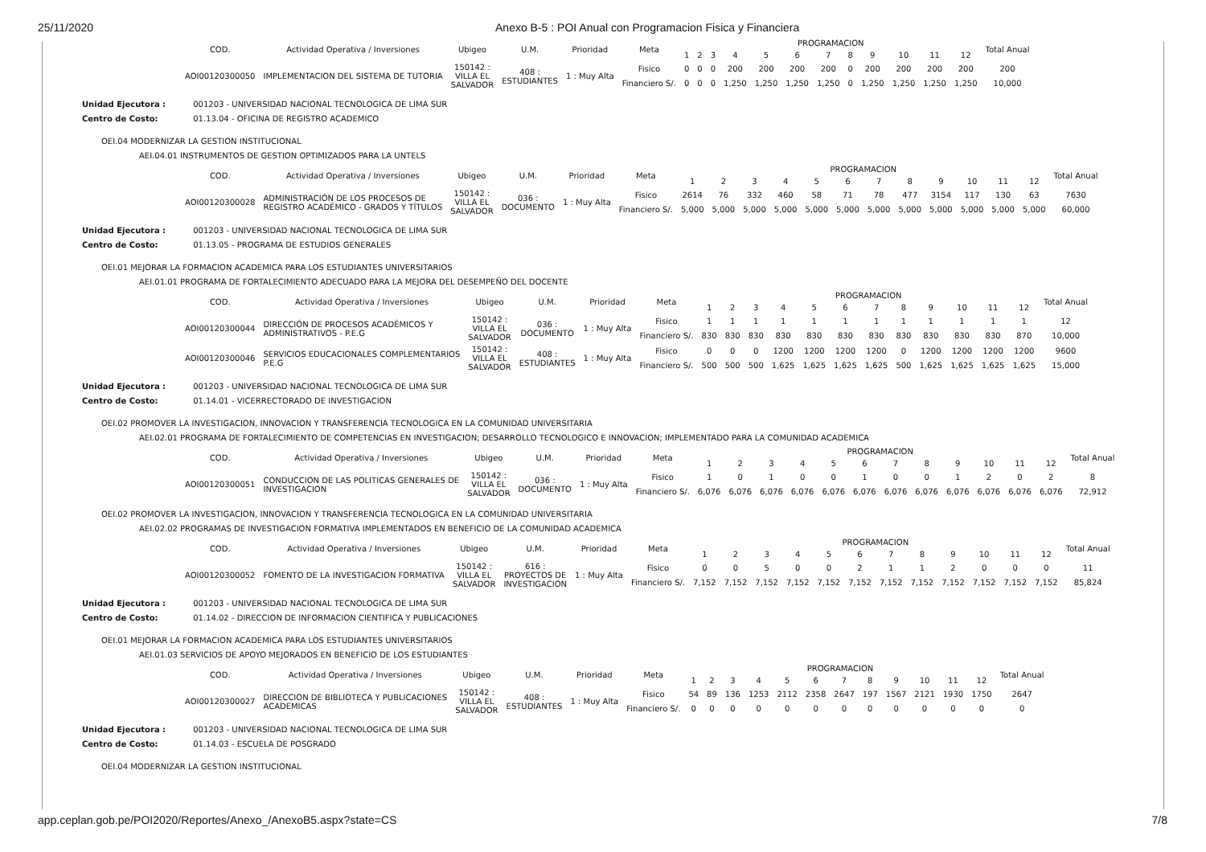25/11/2020 Anexo B-5 : POI Anual con Programacion Fisica y Financiera
| COD. | Actividad Operativa / Inversiones | Ubigeo | U.M. | Prioridad | Meta | PROGRAMACION | | | | | | | | | | | | Total Anual |
| --- | --- | --- | --- | --- | --- | --- | --- | --- | --- | --- | --- | --- | --- | --- | --- | --- | --- | --- |
| | | | | | | 1 | 2 | 3 | 4 | 5 | 6 | 7 | 8 | 9 | 10 | 11 | 12 | |
| AOI00120300050 | IMPLEMENTACION DEL SISTEMA DE TUTORIA | 150142 : VILLA EL SALVADOR | 408 : ESTUDIANTES | 1 : Muy Alta | Fisico | 0 | 0 | 0 | 200 | 200 | 200 | 200 | 0 | 200 | 200 | 200 | 200 | 200 |
| | | | | | Financiero S/. | 0 | 0 | 0 | 1,250 | 1,250 | 1,250 | 1,250 | 0 | 1,250 | 1,250 | 1,250 | 1,250 | 10,000 |
Unidad Ejecutora : 001203 - UNIVERSIDAD NACIONAL TECNOLOGICA DE LIMA SUR
Centro de Costo: 01.13.04 - OFICINA DE REGISTRO ACADEMICO
OEI.04 MODERNIZAR LA GESTION INSTITUCIONAL
AEI.04.01 INSTRUMENTOS DE GESTION OPTIMIZADOS PARA LA UNTELS
| COD. | Actividad Operativa / Inversiones | Ubigeo | U.M. | Prioridad | Meta | PROGRAMACION | | | | | | | | | | | | Total Anual |
| --- | --- | --- | --- | --- | --- | --- | --- | --- | --- | --- | --- | --- | --- | --- | --- | --- | --- | --- |
| | | | | | | 1 | 2 | 3 | 4 | 5 | 6 | 7 | 8 | 9 | 10 | 11 | 12 | |
| AOI00120300028 | ADMINISTRACIÓN DE LOS PROCESOS DE REGISTRO ACADÉMICO - GRADOS Y TÍTULOS | 150142 : VILLA EL SALVADOR | 036 : DOCUMENTO | 1 : Muy Alta | Fisico | 2614 | 76 | 332 | 460 | 58 | 71 | 78 | 477 | 3154 | 117 | 130 | 63 | 7630 |
| | | | | | Financiero S/. | 5,000 | 5,000 | 5,000 | 5,000 | 5,000 | 5,000 | 5,000 | 5,000 | 5,000 | 5,000 | 5,000 | 5,000 | 60,000 |
Unidad Ejecutora : 001203 - UNIVERSIDAD NACIONAL TECNOLOGICA DE LIMA SUR
Centro de Costo: 01.13.05 - PROGRAMA DE ESTUDIOS GENERALES
OEI.01 MEJORAR LA FORMACION ACADEMICA PARA LOS ESTUDIANTES UNIVERSITARIOS
AEI.01.01 PROGRAMA DE FORTALECIMIENTO ADECUADO PARA LA MEJORA DEL DESEMPEÑO DEL DOCENTE
| COD. | Actividad Operativa / Inversiones | Ubigeo | U.M. | Prioridad | Meta | PROGRAMACION | | | | | | | | | | | | Total Anual |
| --- | --- | --- | --- | --- | --- | --- | --- | --- | --- | --- | --- | --- | --- | --- | --- | --- | --- | --- |
| | | | | | | 1 | 2 | 3 | 4 | 5 | 6 | 7 | 8 | 9 | 10 | 11 | 12 | |
| AOI00120300044 | DIRECCIÓN DE PROCESOS ACADÉMICOS Y ADMINISTRATIVOS - P.E.G | 150142 : VILLA EL SALVADOR | 036 : DOCUMENTO | 1 : Muy Alta | Fisico | 1 | 1 | 1 | 1 | 1 | 1 | 1 | 1 | 1 | 1 | 1 | 1 | 12 |
| | | | | | Financiero S/. | 830 | 830 | 830 | 830 | 830 | 830 | 830 | 830 | 830 | 830 | 830 | 870 | 10,000 |
| AOI00120300046 | SERVICIOS EDUCACIONALES COMPLEMENTARIOS P.E.G | 150142 : VILLA EL SALVADOR | 408 : ESTUDIANTES | 1 : Muy Alta | Fisico | 0 | 0 | 0 | 1200 | 1200 | 1200 | 1200 | 0 | 1200 | 1200 | 1200 | 1200 | 9600 |
| | | | | | Financiero S/. | 500 | 500 | 500 | 1,625 | 1,625 | 1,625 | 1,625 | 500 | 1,625 | 1,625 | 1,625 | 1,625 | 15,000 |
Unidad Ejecutora : 001203 - UNIVERSIDAD NACIONAL TECNOLOGICA DE LIMA SUR
Centro de Costo: 01.14.01 - VICERRECTORADO DE INVESTIGACION
OEI.02 PROMOVER LA INVESTIGACION, INNOVACION Y TRANSFERENCIA TECNOLOGICA EN LA COMUNIDAD UNIVERSITARIA
AEI.02.01 PROGRAMA DE FORTALECIMIENTO DE COMPETENCIAS EN INVESTIGACION; DESARROLLO TECNOLOGICO E INNOVACION; IMPLEMENTADO PARA LA COMUNIDAD ACADEMICA
| COD. | Actividad Operativa / Inversiones | Ubigeo | U.M. | Prioridad | Meta | PROGRAMACION | | | | | | | | | | | | Total Anual |
| --- | --- | --- | --- | --- | --- | --- | --- | --- | --- | --- | --- | --- | --- | --- | --- | --- | --- | --- |
| | | | | | | 1 | 2 | 3 | 4 | 5 | 6 | 7 | 8 | 9 | 10 | 11 | 12 | |
| AOI00120300051 | CONDUCCION DE LAS POLITICAS GENERALES DE INVESTIGACION | 150142 : VILLA EL SALVADOR | 036 : DOCUMENTO | 1 : Muy Alta | Fisico | 1 | 0 | 1 | 0 | 0 | 1 | 0 | 0 | 1 | 2 | 0 | 2 | 8 |
| | | | | | Financiero S/. | 6,076 | 6,076 | 6,076 | 6,076 | 6,076 | 6,076 | 6,076 | 6,076 | 6,076 | 6,076 | 6,076 | 6,076 | 72,912 |
OEI.02 PROMOVER LA INVESTIGACION, INNOVACION Y TRANSFERENCIA TECNOLOGICA EN LA COMUNIDAD UNIVERSITARIA
AEI.02.02 PROGRAMAS DE INVESTIGACION FORMATIVA IMPLEMENTADOS EN BENEFICIO DE LA COMUNIDAD ACADEMICA
| COD. | Actividad Operativa / Inversiones | Ubigeo | U.M. | Prioridad | Meta | PROGRAMACION | | | | | | | | | | | | Total Anual |
| --- | --- | --- | --- | --- | --- | --- | --- | --- | --- | --- | --- | --- | --- | --- | --- | --- | --- | --- |
| | | | | | | 1 | 2 | 3 | 4 | 5 | 6 | 7 | 8 | 9 | 10 | 11 | 12 | |
| AOI00120300052 | FOMENTO DE LA INVESTIGACION FORMATIVA | 150142 : VILLA EL SALVADOR | 616 : PROYECTOS DE INVESTIGACION | 1 : Muy Alta | Fisico | 0 | 0 | 5 | 0 | 0 | 2 | 1 | 1 | 2 | 0 | 0 | 0 | 11 |
| | | | | | Financiero S/. | 7,152 | 7,152 | 7,152 | 7,152 | 7,152 | 7,152 | 7,152 | 7,152 | 7,152 | 7,152 | 7,152 | 7,152 | 85,824 |
Unidad Ejecutora : 001203 - UNIVERSIDAD NACIONAL TECNOLOGICA DE LIMA SUR
Centro de Costo: 01.14.02 - DIRECCION DE INFORMACION CIENTIFICA Y PUBLICACIONES
OEI.01 MEJORAR LA FORMACION ACADEMICA PARA LOS ESTUDIANTES UNIVERSITARIOS
AEI.01.03 SERVICIOS DE APOYO MEJORADOS EN BENEFICIO DE LOS ESTUDIANTES
| COD. | Actividad Operativa / Inversiones | Ubigeo | U.M. | Prioridad | Meta | PROGRAMACION | | | | | | | | | | | | Total Anual |
| --- | --- | --- | --- | --- | --- | --- | --- | --- | --- | --- | --- | --- | --- | --- | --- | --- | --- | --- |
| | | | | | | 1 | 2 | 3 | 4 | 5 | 6 | 7 | 8 | 9 | 10 | 11 | 12 | |
| AOI00120300027 | DIRECCION DE BIBLIOTECA Y PUBLICACIONES ACADEMICAS | 150142 : VILLA EL SALVADOR | 408 : ESTUDIANTES | 1 : Muy Alta | Fisico | 54 | 89 | 136 | 1253 | 2112 | 2358 | 2647 | 197 | 1567 | 2121 | 1930 | 1750 | 2647 |
| | | | | | Financiero S/. | 0 | 0 | 0 | 0 | 0 | 0 | 0 | 0 | 0 | 0 | 0 | 0 | 0 |
Unidad Ejecutora : 001203 - UNIVERSIDAD NACIONAL TECNOLOGICA DE LIMA SUR
Centro de Costo: 01.14.03 - ESCUELA DE POSGRADO
OEI.04 MODERNIZAR LA GESTION INSTITUCIONAL
app.ceplan.gob.pe/POI2020/Reportes/Anexo_/AnexoB5.aspx?state=CS 7/8